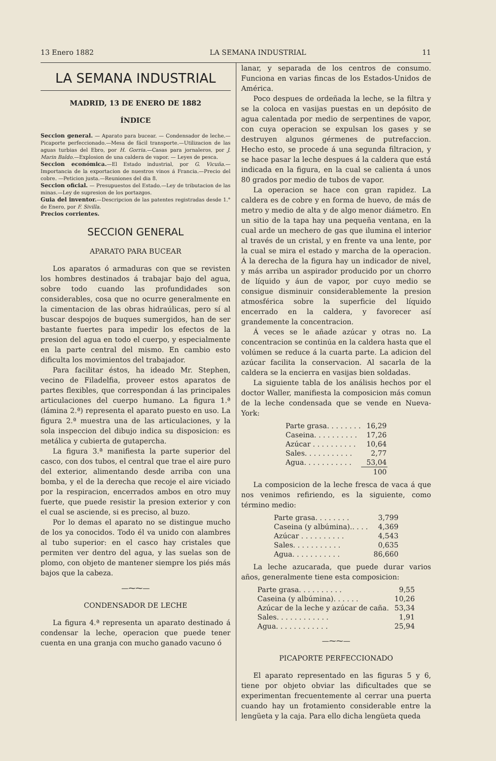13 Enero 1882 LA SEMANA INDUSTRIAL 11
LA SEMANA INDUSTRIAL
MADRID, 13 DE ENERO DE 1882
ÍNDICE
Seccion general. — Aparato para bucear. — Condensador de leche.—Picaporte perfeccionado.—Mesa de fácil transporte.—Utilizacion de las aguas turbias del Ebro, por H. Gorria.—Casas para jornaleros, por J. Marin Baldo.—Explosion de una caldera de vapor. — Leyes de pesca.
Seccion económica.—El Estado industrial, por G. Vicuña.—Importancia de la exportacion de nuestros vinos á Francia.—Precio del cobre. —Peticion justa.—Reuniones del dia 8.
Seccion oficial. — Presupuestos del Estado.—Ley de tributacion de las minas.—Ley de supresion de los portazgos.
Guia del inventor.—Descripcion de las patentes registradas desde 1.° de Enero, por F. Sivilla.
Precios corrientes.
SECCION GENERAL
APARATO PARA BUCEAR
Los aparatos ó armaduras con que se revisten los hombres destinados á trabajar bajo del agua, sobre todo cuando las profundidades son considerables, cosa que no ocurre generalmente en la cimentacion de las obras hidraúlicas, pero sí al buscar despojos de buques sumergidos, han de ser bastante fuertes para impedir los efectos de la presion del agua en todo el cuerpo, y especialmente en la parte central del mismo. En cambio esto dificulta los movimientos del trabajador.
Para facilitar éstos, ha ideado Mr. Stephen, vecino de Filadelfia, proveer estos aparatos de partes flexibles, que correspondan á las principales articulaciones del cuerpo humano. La figura 1.ª (lámina 2.ª) representa el aparato puesto en uso. La figura 2.ª muestra una de las articulaciones, y la sola inspeccion del dibujo indica su disposicion: es metálica y cubierta de gutapercha.
La figura 3.ª manifiesta la parte superior del casco, con dos tubos, el central que trae el aire puro del exterior, alimentando desde arriba con una bomba, y el de la derecha que recoje el aire viciado por la respiracion, encerrados ambos en otro muy fuerte, que puede resistir la presion exterior y con el cual se asciende, si es preciso, al buzo.
Por lo demas el aparato no se distingue mucho de los ya conocidos. Todo él va unido con alambres al tubo superior: en el casco hay cristales que permiten ver dentro del agua, y las suelas son de plomo, con objeto de mantener siempre los piés más bajos que la cabeza.
—⁓⁓—
CONDENSADOR DE LECHE
La figura 4.ª representa un aparato destinado á condensar la leche, operacion que puede tener cuenta en una granja con mucho ganado vacuno ó
lanar, y separada de los centros de consumo. Funciona en varias fincas de los Estados-Unidos de América.
Poco despues de ordeñada la leche, se la filtra y se la coloca en vasijas puestas en un depósito de agua calentada por medio de serpentines de vapor, con cuya operacion se expulsan los gases y se destruyen algunos gérmenes de putrefaccion. Hecho esto, se procede á una segunda filtracion, y se hace pasar la leche despues á la caldera que está indicada en la figura, en la cual se calienta á unos 80 grados por medio de tubos de vapor.
La operacion se hace con gran rapidez. La caldera es de cobre y en forma de huevo, de más de metro y medio de alta y de algo menor diámetro. En un sitio de la tapa hay una pequeña ventana, en la cual arde un mechero de gas que ilumina el interior al través de un cristal, y en frente va una lente, por la cual se mira el estado y marcha de la operacion. Á la derecha de la figura hay un indicador de nivel, y más arriba un aspirador producido por un chorro de líquido y áun de vapor, por cuyo medio se consigue disminuir considerablemente la presion atmosférica sobre la superficie del líquido encerrado en la caldera, y favorecer así grandemente la concentracion.
Á veces se le añade azúcar y otras no. La concentracion se continúa en la caldera hasta que el volúmen se reduce á la cuarta parte. La adicion del azúcar facilita la conservacion. Al sacarla de la caldera se la encierra en vasijas bien soldadas.
La siguiente tabla de los análisis hechos por el doctor Waller, manifiesta la composicion más comun de la leche condensada que se vende en Nueva-York:
| Parte grasa. . . . . . . . | 16,29 |
| Caseina. . . . . . . . . . | 17,26 |
| Azúcar . . . . . . . . . . | 10,64 |
| Sales. . . . . . . . . . . | 2,77 |
| Agua. . . . . . . . . . . | 53,04 |
| | 100 |
La composicion de la leche fresca de vaca á que nos venimos refiriendo, es la siguiente, como término medio:
| Parte grasa. . . . . . . . | 3,799 |
| Caseina (y albúmina).. . . . | 4,369 |
| Azúcar . . . . . . . . . . | 4,543 |
| Sales. . . . . . . . . . . | 0,635 |
| Agua. . . . . . . . . . . | 86,660 |
La leche azucarada, que puede durar varios años, generalmente tiene esta composicion:
| Parte grasa. . . . . . . . . . | 9,55 |
| Caseina (y albúmina). . . . . . | 10,26 |
| Azúcar de la leche y azúcar de caña. | 53,34 |
| Sales. . . . . . . . . . . . | 1,91 |
| Agua. . . . . . . . . . . . | 25,94 |
—⁓⁓—
PICAPORTE PERFECCIONADO
El aparato representado en las figuras 5 y 6, tiene por objeto obviar las dificultades que se experimentan frecuentemente al cerrar una puerta cuando hay un frotamiento considerable entre la lengüeta y la caja. Para ello dicha lengüeta queda